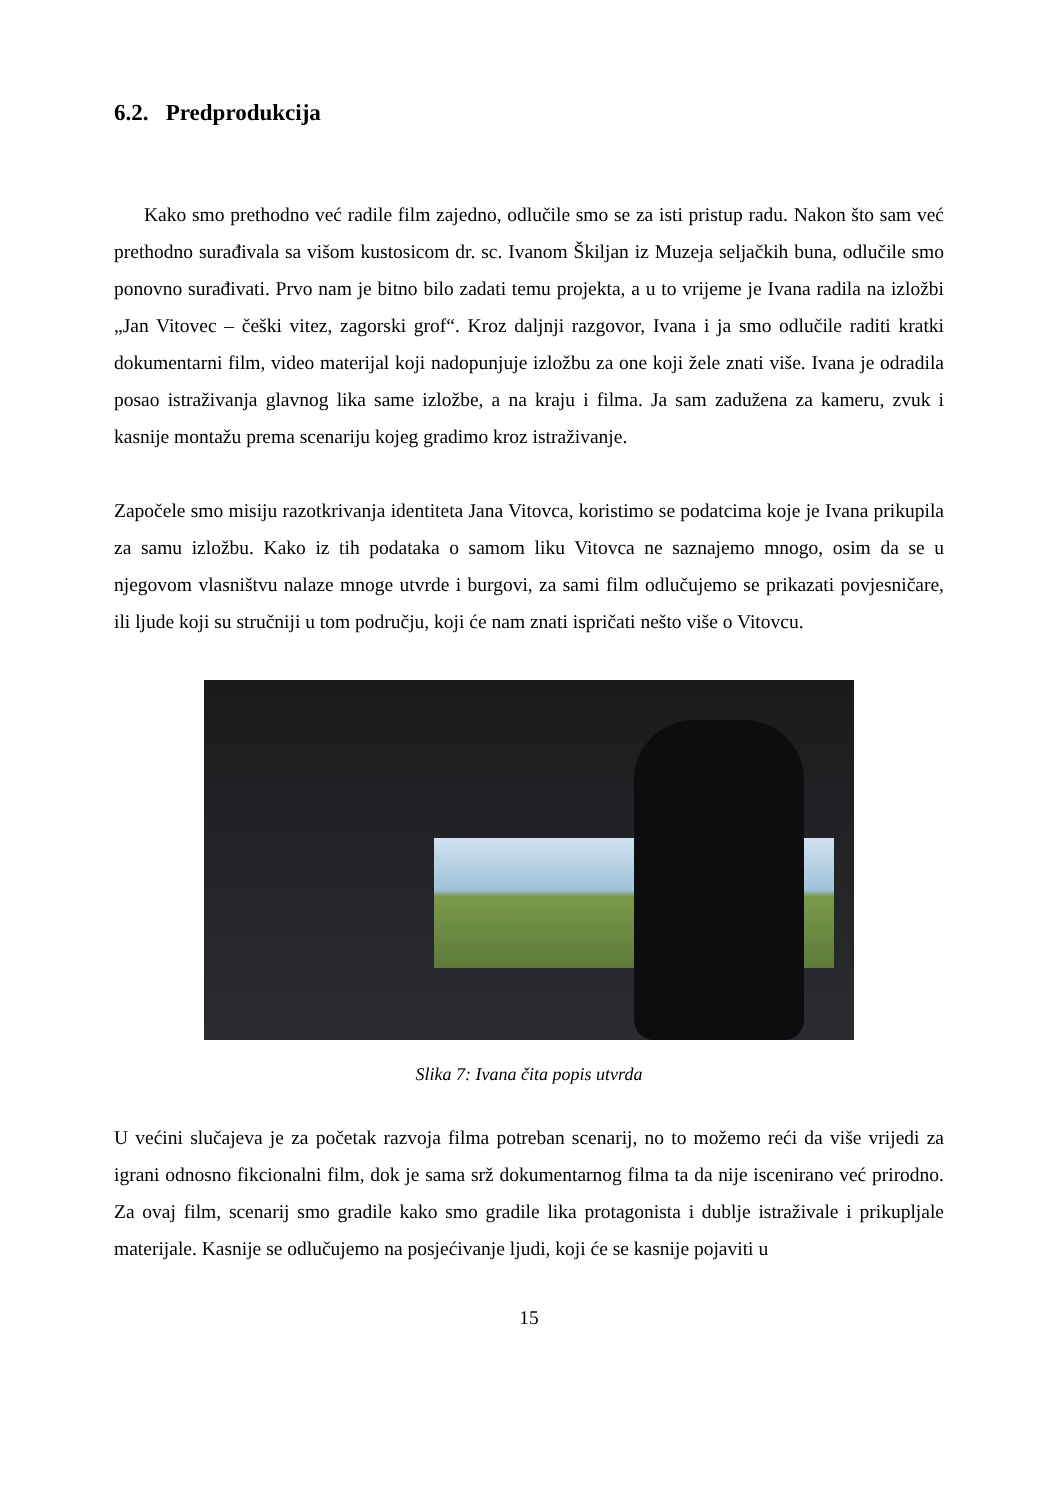6.2. Predprodukcija
Kako smo prethodno već radile film zajedno, odlučile smo se za isti pristup radu. Nakon što sam već prethodno surađivala sa višom kustosicom dr. sc. Ivanom Škiljan iz Muzeja seljačkih buna, odlučile smo ponovno surađivati. Prvo nam je bitno bilo zadati temu projekta, a u to vrijeme je Ivana radila na izložbi „Jan Vitovec – češki vitez, zagorski grof“. Kroz daljnji razgovor, Ivana i ja smo odlučile raditi kratki dokumentarni film, video materijal koji nadopunjuje izložbu za one koji žele znati više. Ivana je odradila posao istraživanja glavnog lika same izložbe, a na kraju i filma. Ja sam zadužena za kameru, zvuk i kasnije montažu prema scenariju kojeg gradimo kroz istraživanje.
Započele smo misiju razotkrivanja identiteta Jana Vitovca, koristimo se podatcima koje je Ivana prikupila za samu izložbu. Kako iz tih podataka o samom liku Vitovca ne saznajemo mnogo, osim da se u njegovom vlasništvu nalaze mnoge utvrde i burgovi, za sami film odlučujemo se prikazati povjesničare, ili ljude koji su stručniji u tom području, koji će nam znati ispričati nešto više o Vitovcu.
Slika 7: Ivana čita popis utvrda
U većini slučajeva je za početak razvoja filma potreban scenarij, no to možemo reći da više vrijedi za igrani odnosno fikcionalni film, dok je sama srž dokumentarnog filma ta da nije iscenirano već prirodno. Za ovaj film, scenarij smo gradile kako smo gradile lika protagonista i dublje istraživale i prikupljale materijale. Kasnije se odlučujemo na posjećivanje ljudi, koji će se kasnije pojaviti u
15